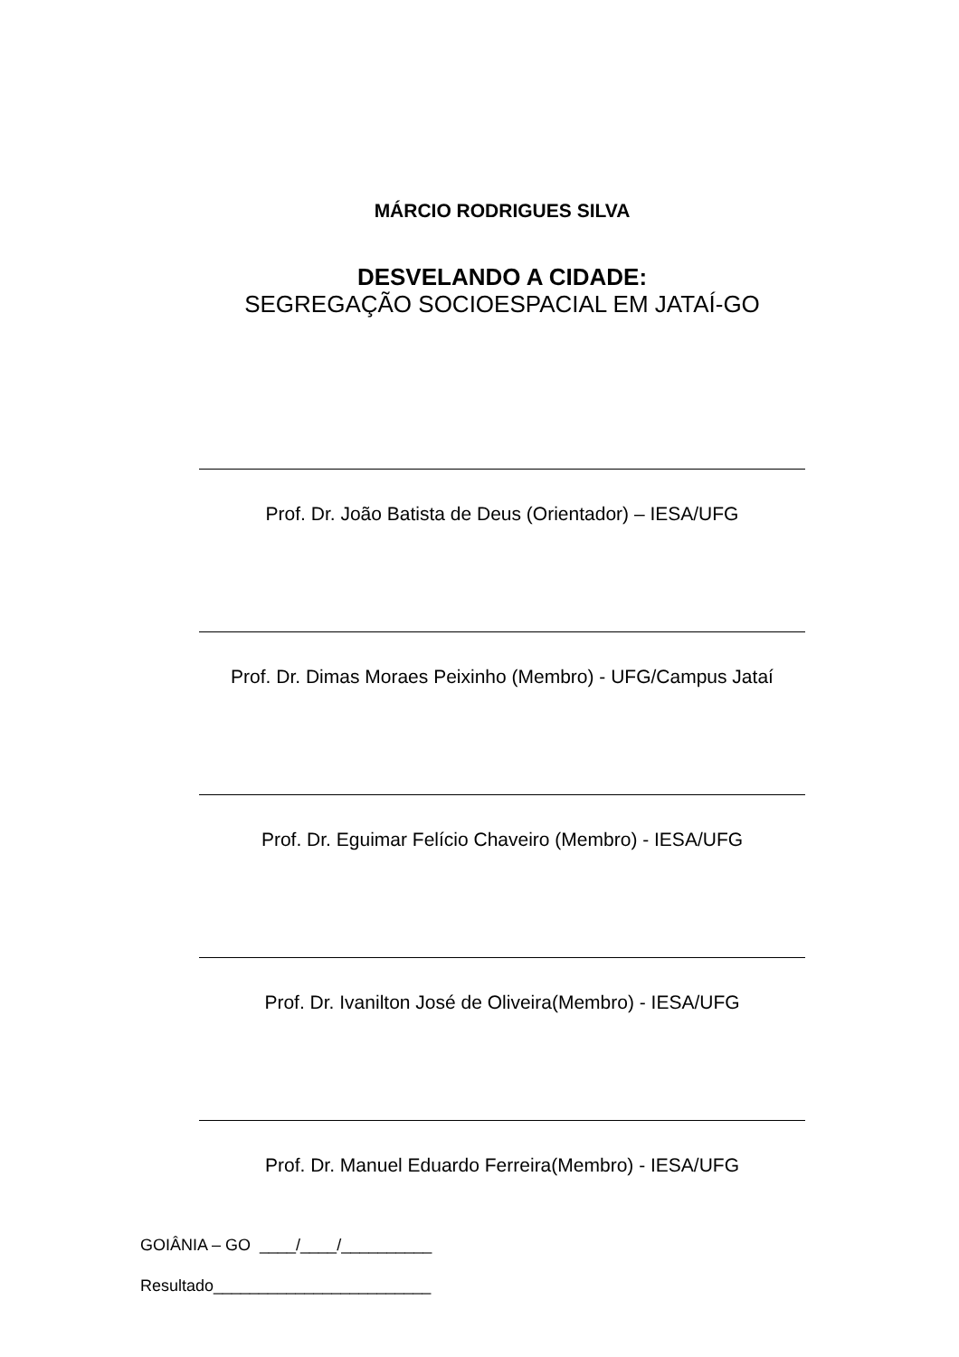MÁRCIO RODRIGUES SILVA
DESVELANDO A CIDADE:
SEGREGAÇÃO SOCIOESPACIAL EM JATAÍ-GO
Prof. Dr. João Batista de Deus (Orientador) – IESA/UFG
Prof. Dr. Dimas Moraes Peixinho (Membro) - UFG/Campus Jataí
Prof. Dr. Eguimar Felício Chaveiro (Membro) - IESA/UFG
Prof. Dr. Ivanilton José de Oliveira(Membro) - IESA/UFG
Prof. Dr. Manuel Eduardo Ferreira(Membro) - IESA/UFG
GOIÂNIA – GO ____/____/__________
Resultado________________________